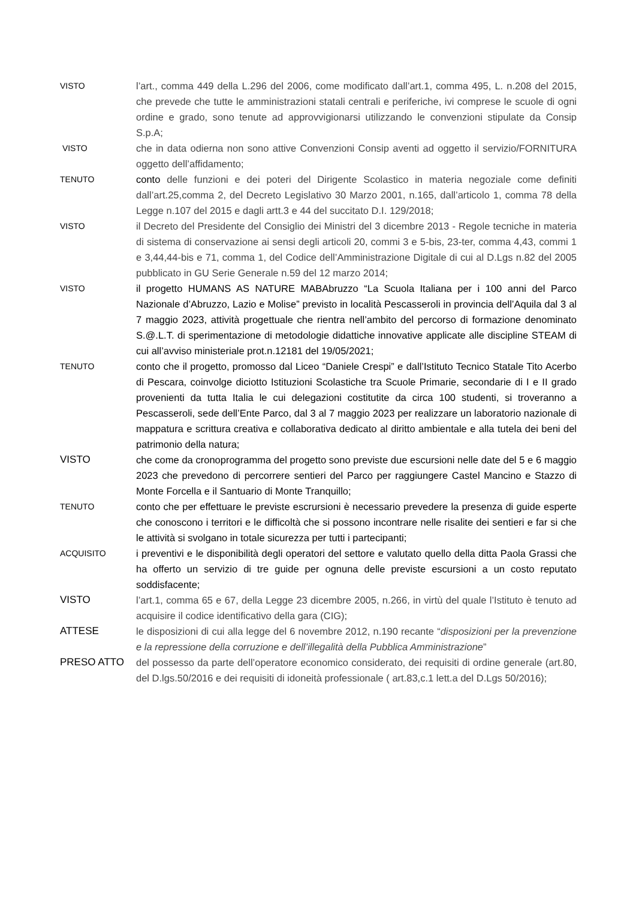VISTO
l’art., comma 449 della L.296 del 2006, come modificato dall’art.1, comma 495, L. n.208 del 2015, che prevede che tutte le amministrazioni statali centrali e periferiche, ivi comprese le scuole di ogni ordine e grado, sono tenute ad approvvigionarsi utilizzando le convenzioni stipulate da Consip S.p.A;
VISTO
che in data odierna non sono attive Convenzioni Consip aventi ad oggetto il servizio/FORNITURA oggetto dell’affidamento;
TENUTO
conto delle funzioni e dei poteri del Dirigente Scolastico in materia negoziale come definiti dall’art.25,comma 2, del Decreto Legislativo 30 Marzo 2001, n.165, dall’articolo 1, comma 78 della Legge n.107 del 2015 e dagli artt.3 e 44 del succitato D.I. 129/2018;
VISTO
il Decreto del Presidente del Consiglio dei Ministri del 3 dicembre 2013 - Regole tecniche in materia di sistema di conservazione ai sensi degli articoli 20, commi 3 e 5-bis, 23-ter, comma 4,43, commi 1 e 3,44,44-bis e 71, comma 1, del Codice dell’Amministrazione Digitale di cui al D.Lgs n.82 del 2005 pubblicato in GU Serie Generale n.59 del 12 marzo 2014;
VISTO
il progetto HUMANS AS NATURE MABAbruzzo “La Scuola Italiana per i 100 anni del Parco Nazionale d’Abruzzo, Lazio e Molise” previsto in località Pescasseroli in provincia dell’Aquila dal 3 al 7 maggio 2023, attività progettuale che rientra nell’ambito del percorso di formazione denominato S.@.L.T. di sperimentazione di metodologie didattiche innovative applicate alle discipline STEAM di cui all’avviso ministeriale prot.n.12181 del 19/05/2021;
TENUTO
conto che il progetto, promosso dal Liceo “Daniele Crespi” e dall’Istituto Tecnico Statale Tito Acerbo di Pescara, coinvolge diciotto Istituzioni Scolastiche tra Scuole Primarie, secondarie di I e II grado provenienti da tutta Italia le cui delegazioni costitutite da circa 100 studenti, si troveranno a Pescasseroli, sede dell’Ente Parco, dal 3 al 7 maggio 2023 per realizzare un laboratorio nazionale di mappatura e scrittura creativa e collaborativa dedicato al diritto ambientale e alla tutela dei beni del patrimonio della natura;
VISTO che come da cronoprogramma del progetto sono previste due escursioni nelle date del 5 e 6 maggio 2023 che prevedono di percorrere sentieri del Parco per raggiungere Castel Mancino e Stazzo di Monte Forcella e il Santuario di Monte Tranquillo;
TENUTO
conto che per effettuare le previste escrursioni è necessario prevedere la presenza di guide esperte che conoscono i territori e le difficoltà che si possono incontrare nelle risalite dei sentieri e far si che le attività si svolgano in totale sicurezza per tutti i partecipanti;
ACQUISITO
i preventivi e le disponibilità degli operatori del settore e valutato quello della ditta Paola Grassi che ha offerto un servizio di tre guide per ognuna delle previste escursioni a un costo reputato soddisfacente;
VISTO l’art.1, comma 65 e 67, della Legge 23 dicembre 2005, n.266, in virtù del quale l’Istituto è tenuto ad acquisire il codice identificativo della gara (CIG);
ATTESE le disposizioni di cui alla legge del 6 novembre 2012, n.190 recante “disposizioni per la prevenzione e la repressione della corruzione e dell’illegalità della Pubblica Amministrazione”
PRESO ATTO del possesso da parte dell’operatore economico considerato, dei requisiti di ordine generale (art.80, del D.lgs.50/2016 e dei requisiti di idoneità professionale ( art.83,c.1 lett.a del D.Lgs 50/2016);